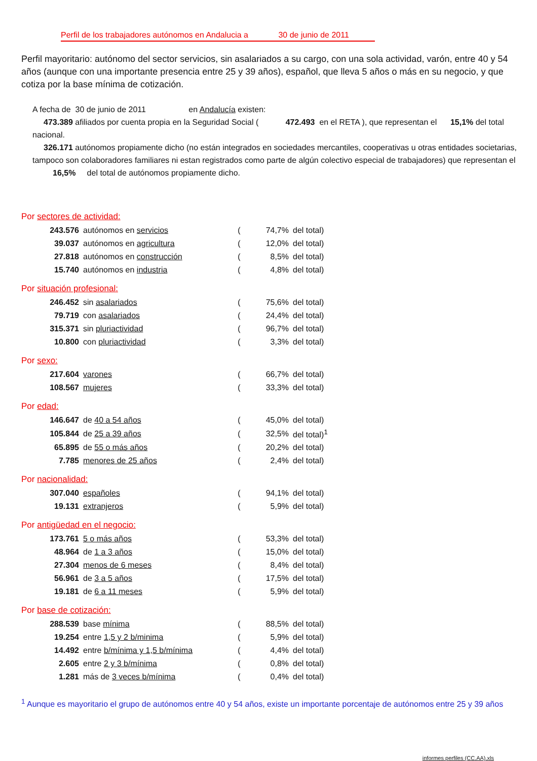Perfil de los trabajadores autónomos en Andalucia a 30 de junio de 2011
Perfil mayoritario: autónomo del sector servicios, sin asalariados a su cargo, con una sola actividad, varón, entre 40 y 54 años (aunque con una importante presencia entre 25 y 39 años), español, que lleva 5 años o más en su negocio, y que cotiza por la base mínima de cotización.
A fecha de 30 de junio de 2011 en Andalucía existen:
473.389 afiliados por cuenta propia en la Seguridad Social ( 472.493 en el RETA ), que representan el 15,1% del total nacional.
326.171 autónomos propiamente dicho (no están integrados en sociedades mercantiles, cooperativas u otras entidades societarias, tampoco son colaboradores familiares ni estan registrados como parte de algún colectivo especial de trabajadores) que representan el 16,5% del total de autónomos propiamente dicho.
Por sectores de actividad:
| 243.576 | autónomos en servicios | ( | 74,7% | del total) |
| 39.037 | autónomos en agricultura | ( | 12,0% | del total) |
| 27.818 | autónomos en construcción | ( | 8,5% | del total) |
| 15.740 | autónomos en industria | ( | 4,8% | del total) |
Por situación profesional:
| 246.452 | sin asalariados | ( | 75,6% | del total) |
| 79.719 | con asalariados | ( | 24,4% | del total) |
| 315.371 | sin pluriactividad | ( | 96,7% | del total) |
| 10.800 | con pluriactividad | ( | 3,3% | del total) |
Por sexo:
| 217.604 | varones | ( | 66,7% | del total) |
| 108.567 | mujeres | ( | 33,3% | del total) |
Por edad:
| 146.647 | de 40 a 54 años | ( | 45,0% | del total) |
| 105.844 | de 25 a 39 años | ( | 32,5% | del total)<sup>1</sup> |
| 65.895 | de 55 o más años | ( | 20,2% | del total) |
| 7.785 | menores de 25 años | ( | 2,4% | del total) |
Por nacionalidad:
| 307.040 | españoles | ( | 94,1% | del total) |
| 19.131 | extranjeros | ( | 5,9% | del total) |
Por antigüedad en el negocio:
| 173.761 | 5 o más años | ( | 53,3% | del total) |
| 48.964 | de 1 a 3 años | ( | 15,0% | del total) |
| 27.304 | menos de 6 meses | ( | 8,4% | del total) |
| 56.961 | de 3 a 5 años | ( | 17,5% | del total) |
| 19.181 | de 6 a 11 meses | ( | 5,9% | del total) |
Por base de cotización:
| 288.539 | base mínima | ( | 88,5% | del total) |
| 19.254 | entre 1,5 y 2 b/minima | ( | 5,9% | del total) |
| 14.492 | entre b/mínima y 1,5 b/mínima | ( | 4,4% | del total) |
| 2.605 | entre 2 y 3 b/mínima | ( | 0,8% | del total) |
| 1.281 | más de 3 veces b/mínima | ( | 0,4% | del total) |
<sup>1</sup> Aunque es mayoritario el grupo de autónomos entre 40 y 54 años, existe un importante porcentaje de autónomos entre 25 y 39 años
informes perfiles (CC.AA).xls